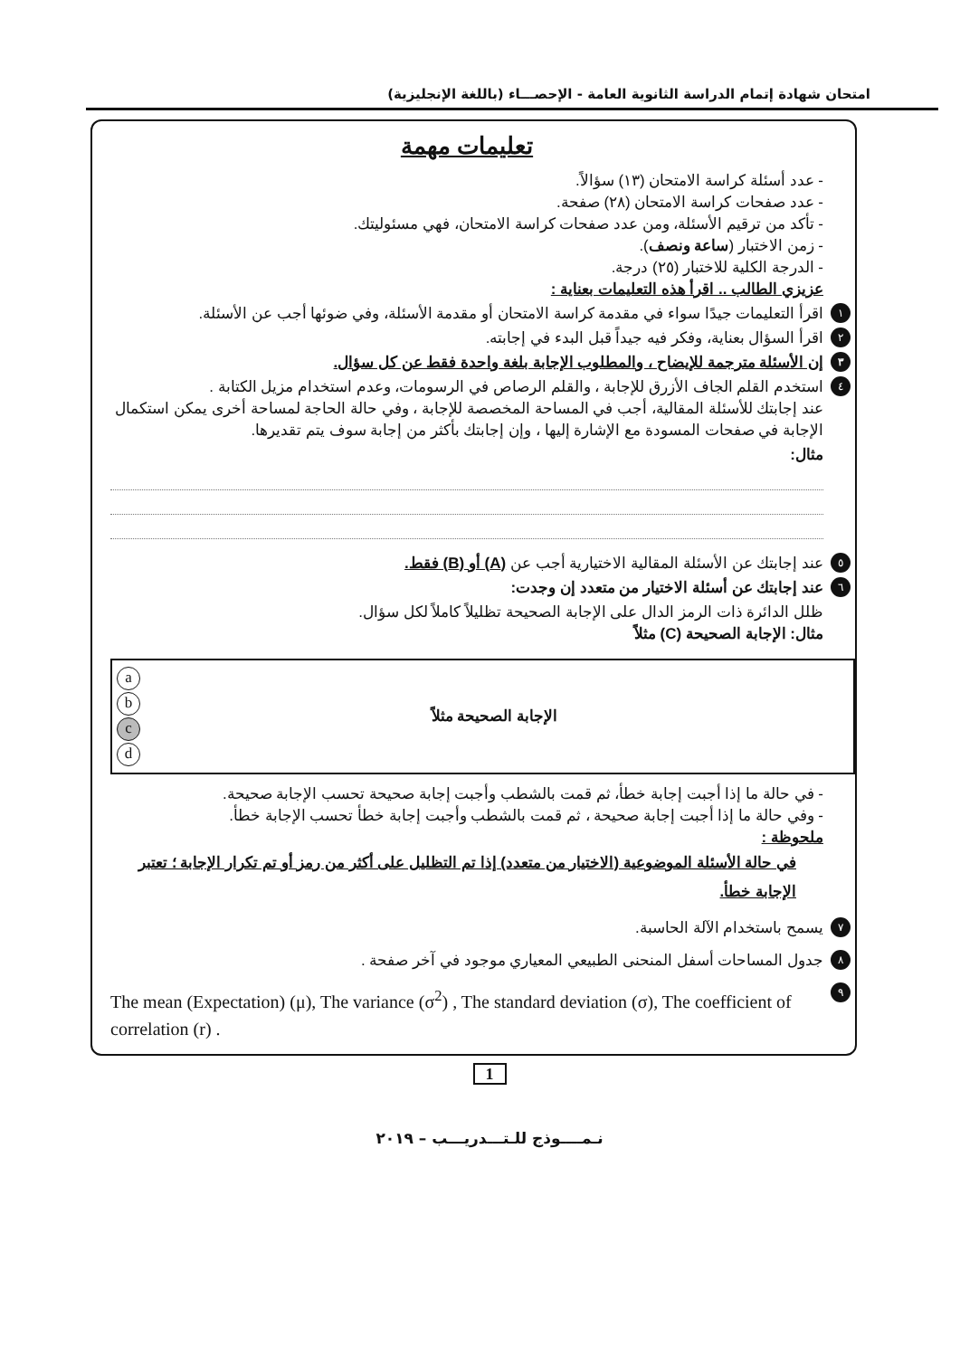امتحان شهادة إتمام الدراسة الثانوية العامة - الإحصـــاء (باللغة الإنجليزية)
تعليمات مهمة
- عدد أسئلة كراسة الامتحان (١٣) سؤالاً.
- عدد صفحات كراسة الامتحان (٢٨) صفحة.
- تأكد من ترقيم الأسئلة، ومن عدد صفحات كراسة الامتحان، فهي مسئوليتك.
- زمن الاختبار (ساعة ونصف).
- الدرجة الكلية للاختبار (٢٥) درجة.
عزيزي الطالب .. اقرأ هذه التعليمات بعناية :
١ اقرأ التعليمات جيدًا سواء في مقدمة كراسة الامتحان أو مقدمة الأسئلة، وفي ضوئها أجب عن الأسئلة.
٢ اقرأ السؤال بعناية، وفكر فيه جيداً قبل البدء في إجابته.
٣ إن الأسئلة مترجمة للإيضاح ، والمطلوب الإجابة بلغة واحدة فقط عن كل سؤال.
٤ استخدم القلم الجاف الأزرق للإجابة ، والقلم الرصاص في الرسومات، وعدم استخدام مزيل الكتابة .
عند إجابتك للأسئلة المقالية، أجب في المساحة المخصصة للإجابة ، وفي حالة الحاجة لمساحة أخرى يمكن استكمال الإجابة في صفحات المسودة مع الإشارة إليها ، وإن إجابتك بأكثر من إجابة سوف يتم تقديرها.
مثال:
٥ عند إجابتك عن الأسئلة المقالية الاختيارية أجب عن (A) أو (B) فقط.
٦ عند إجابتك عن أسئلة الاختيار من متعدد إن وجدت:
ظلل الدائرة ذات الرمز الدال على الإجابة الصحيحة تظليلاً كاملاً لكل سؤال.
مثال: الإجابة الصحيحة (C) مثلاً
a
b
c
d
الإجابة الصحيحة مثلاً
- في حالة ما إذا أجبت إجابة خطأ، ثم قمت بالشطب وأجبت إجابة صحيحة تحسب الإجابة صحيحة.
- وفي حالة ما إذا أجبت إجابة صحيحة ، ثم قمت بالشطب وأجبت إجابة خطأ تحسب الإجابة خطأ.
ملحوظة :
في حالة الأسئلة الموضوعية (الاختيار من متعدد) إذا تم التظليل على أكثر من رمز أو تم تكرار الإجابة ؛ تعتبر الإجابة خطأ.
٧ يسمح باستخدام الآلة الحاسبة.
٨ جدول المساحات أسفل المنحنى الطبيعي المعياري موجود في آخر صفحة .
٩ The mean (Expectation) (μ), The variance (σ<sup>2</sup>) , The standard deviation (σ), The coefficient of correlation (r) .
1
نـمــــوذج للـتـــدريـــب – ٢٠١٩